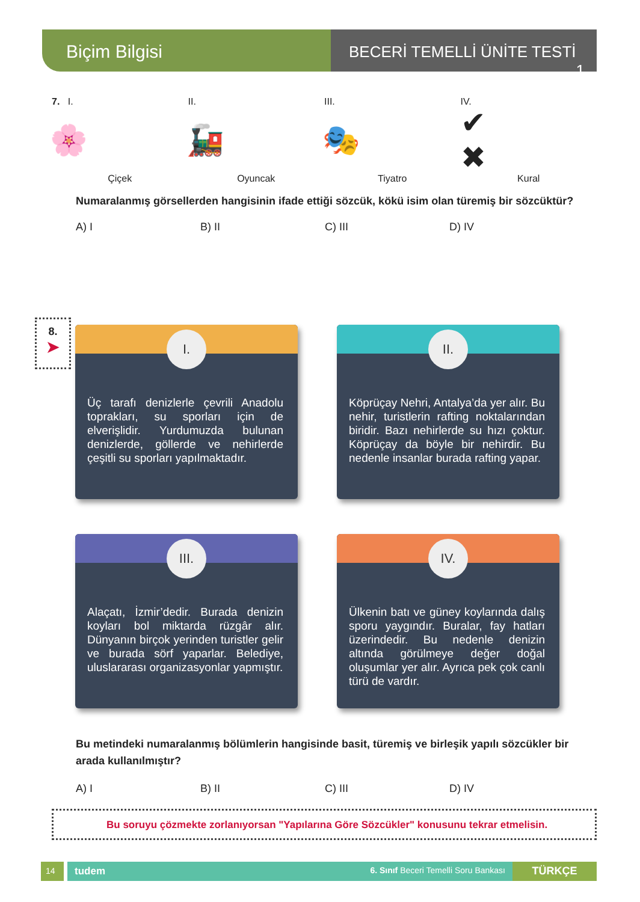Biçim Bilgisi
BECERİ TEMELLİ ÜNİTE TESTİ 1
7. I.
🌸
Çiçek
II.
🚂
Oyuncak
III.
🎭
Tiyatro
IV.
✔ ✖
Kural
Numaralanmış görsellerden hangisinin ifade ettiği sözcük, kökü isim olan türemiş bir sözcüktür?
A) I B) II C) III D) IV
8.
➤
I.
Üç tarafı denizlerle çevrili Anadolu toprakları, su sporları için de elverişlidir. Yurdumuzda bulunan denizlerde, göllerde ve nehirlerde çeşitli su sporları yapılmaktadır.
II.
Köprüçay Nehri, Antalya’da yer alır. Bu nehir, turistlerin rafting noktalarından biridir. Bazı nehirlerde su hızı çoktur. Köprüçay da böyle bir nehirdir. Bu nedenle insanlar burada rafting yapar.
III.
Alaçatı, İzmir’dedir. Burada denizin koyları bol miktarda rüzgâr alır. Dünyanın birçok yerinden turistler gelir ve burada sörf yaparlar. Belediye, uluslararası organizasyonlar yapmıştır.
IV.
Ülkenin batı ve güney koylarında dalış sporu yaygındır. Buralar, fay hatları üzerindedir. Bu nedenle denizin altında görülmeye değer doğal oluşumlar yer alır. Ayrıca pek çok canlı türü de vardır.
Bu metindeki numaralanmış bölümlerin hangisinde basit, türemiş ve birleşik yapılı sözcükler bir arada kullanılmıştır?
A) I B) II C) III D) IV
Bu soruyu çözmekte zorlanıyorsan "Yapılarına Göre Sözcükler" konusunu tekrar etmelisin.
14
tudem 6. Sınıf Beceri Temelli Soru Bankası
TÜRKÇE